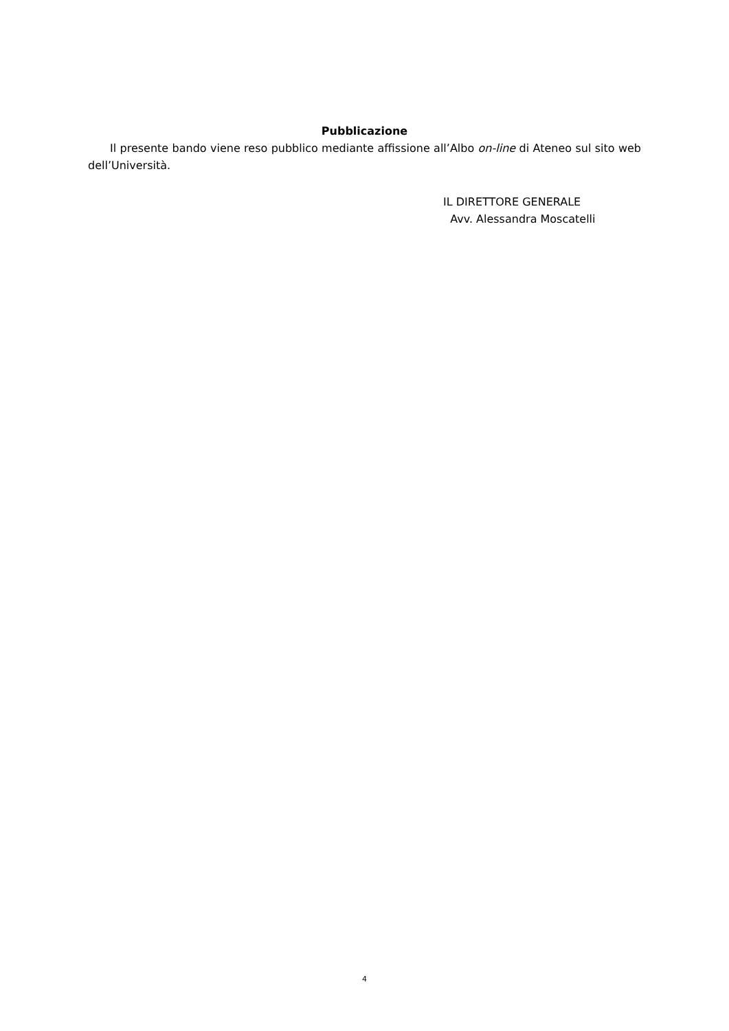Pubblicazione
Il presente bando viene reso pubblico mediante affissione all’Albo on-line di Ateneo sul sito web dell’Università.
IL DIRETTORE GENERALE
Avv. Alessandra Moscatelli
4